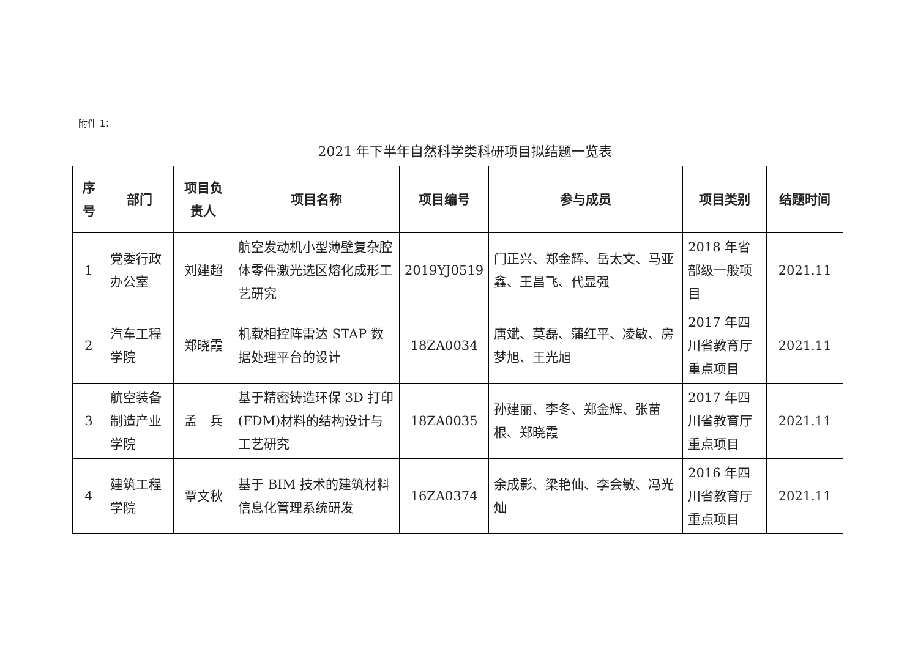附件 1：
2021 年下半年自然科学类科研项目拟结题一览表
| 序号 | 部门 | 项目负责人 | 项目名称 | 项目编号 | 参与成员 | 项目类别 | 结题时间 |
| --- | --- | --- | --- | --- | --- | --- | --- |
| 1 | 党委行政办公室 | 刘建超 | 航空发动机小型薄壁复杂腔体零件激光选区熔化成形工艺研究 | 2019YJ0519 | 门正兴、郑金辉、岳太文、马亚鑫、王昌飞、代显强 | 2018 年省部级一般项目 | 2021.11 |
| 2 | 汽车工程学院 | 郑晓霞 | 机载相控阵雷达 STAP 数据处理平台的设计 | 18ZA0034 | 唐斌、莫磊、蒲红平、凌敏、房梦旭、王光旭 | 2017 年四川省教育厅重点项目 | 2021.11 |
| 3 | 航空装备制造产业学院 | 孟 兵 | 基于精密铸造环保 3D 打印(FDM)材料的结构设计与工艺研究 | 18ZA0035 | 孙建丽、李冬、郑金辉、张苗根、郑晓霞 | 2017 年四川省教育厅重点项目 | 2021.11 |
| 4 | 建筑工程学院 | 覃文秋 | 基于 BIM 技术的建筑材料信息化管理系统研发 | 16ZA0374 | 余成影、梁艳仙、李会敏、冯光灿 | 2016 年四川省教育厅重点项目 | 2021.11 |